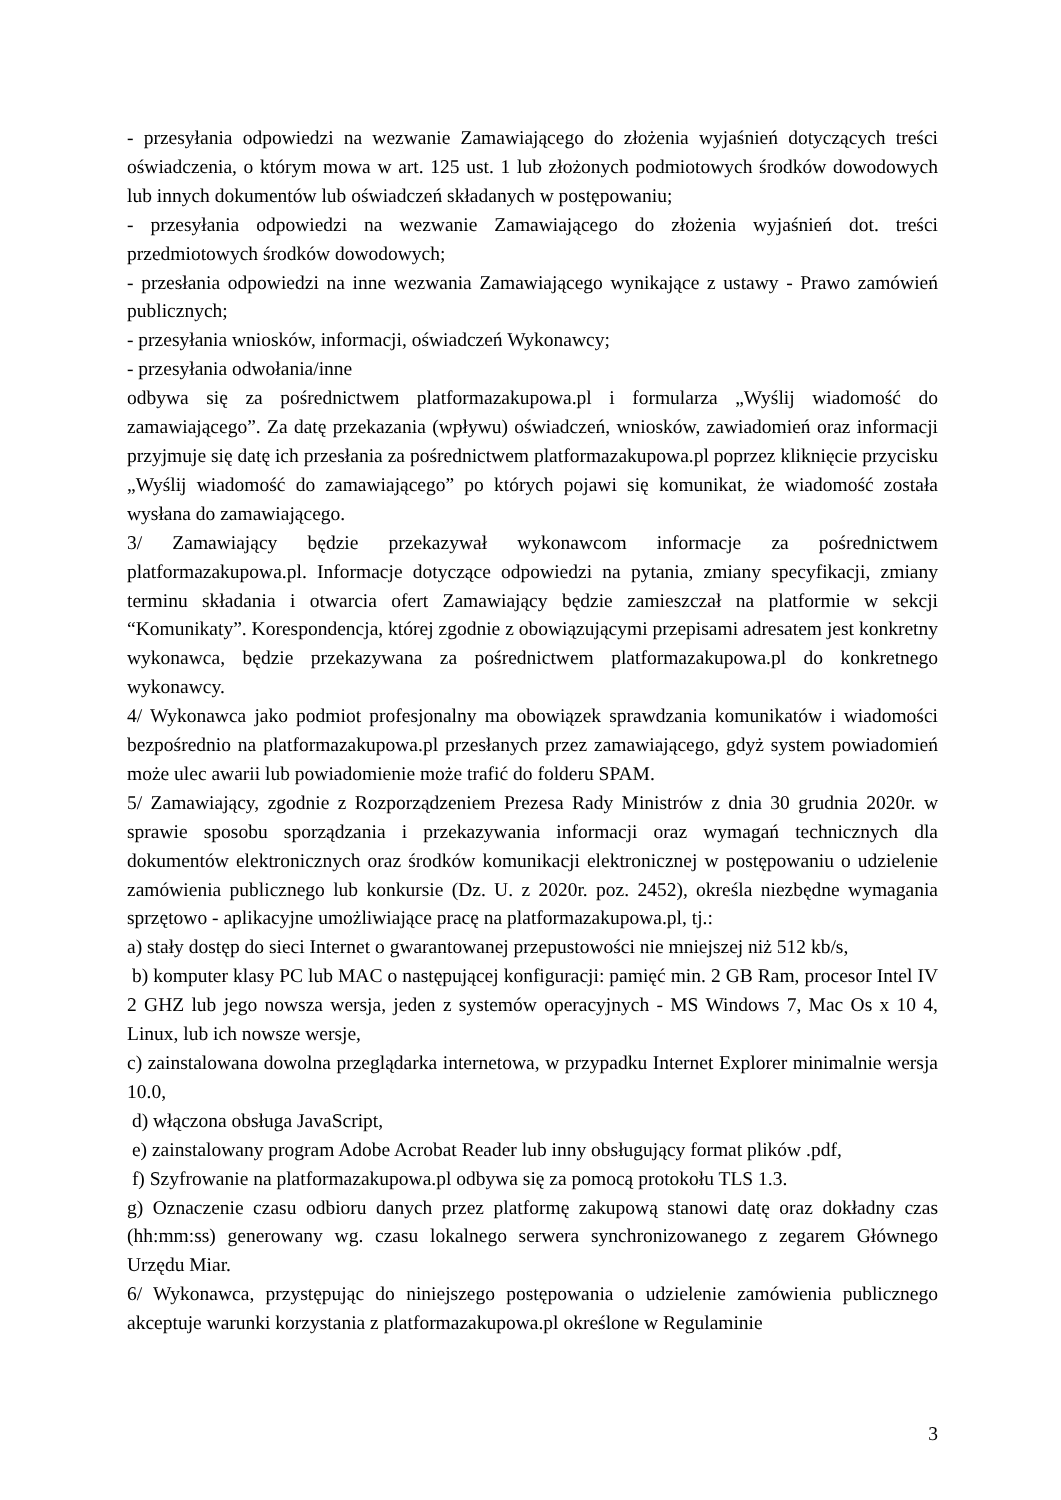- przesyłania odpowiedzi na wezwanie Zamawiającego do złożenia wyjaśnień dotyczących treści oświadczenia, o którym mowa w art. 125 ust. 1 lub złożonych podmiotowych środków dowodowych lub innych dokumentów lub oświadczeń składanych w postępowaniu;
- przesyłania odpowiedzi na wezwanie Zamawiającego do złożenia wyjaśnień dot. treści przedmiotowych środków dowodowych;
- przesłania odpowiedzi na inne wezwania Zamawiającego wynikające z ustawy - Prawo zamówień publicznych;
- przesyłania wniosków, informacji, oświadczeń Wykonawcy;
- przesyłania odwołania/inne
odbywa się za pośrednictwem platformazakupowa.pl i formularza „Wyślij wiadomość do zamawiającego”. Za datę przekazania (wpływu) oświadczeń, wniosków, zawiadomień oraz informacji przyjmuje się datę ich przesłania za pośrednictwem platformazakupowa.pl poprzez kliknięcie przycisku „Wyślij wiadomość do zamawiającego” po których pojawi się komunikat, że wiadomość została wysłana do zamawiającego.
3/ Zamawiający będzie przekazywał wykonawcom informacje za pośrednictwem platformazakupowa.pl. Informacje dotyczące odpowiedzi na pytania, zmiany specyfikacji, zmiany terminu składania i otwarcia ofert Zamawiający będzie zamieszczał na platformie w sekcji “Komunikaty”. Korespondencja, której zgodnie z obowiązującymi przepisami adresatem jest konkretny wykonawca, będzie przekazywana za pośrednictwem platformazakupowa.pl do konkretnego wykonawcy.
4/ Wykonawca jako podmiot profesjonalny ma obowiązek sprawdzania komunikatów i wiadomości bezpośrednio na platformazakupowa.pl przesłanych przez zamawiającego, gdyż system powiadomień może ulec awarii lub powiadomienie może trafić do folderu SPAM.
5/ Zamawiający, zgodnie z Rozporządzeniem Prezesa Rady Ministrów z dnia 30 grudnia 2020r. w sprawie sposobu sporządzania i przekazywania informacji oraz wymagań technicznych dla dokumentów elektronicznych oraz środków komunikacji elektronicznej w postępowaniu o udzielenie zamówienia publicznego lub konkursie (Dz. U. z 2020r. poz. 2452), określa niezbędne wymagania sprzętowo - aplikacyjne umożliwiające pracę na platformazakupowa.pl, tj.:
a) stały dostęp do sieci Internet o gwarantowanej przepustowości nie mniejszej niż 512 kb/s,
b) komputer klasy PC lub MAC o następującej konfiguracji: pamięć min. 2 GB Ram, procesor Intel IV 2 GHZ lub jego nowsza wersja, jeden z systemów operacyjnych - MS Windows 7, Mac Os x 10 4, Linux, lub ich nowsze wersje,
c) zainstalowana dowolna przeglądarka internetowa, w przypadku Internet Explorer minimalnie wersja 10.0,
d) włączona obsługa JavaScript,
e) zainstalowany program Adobe Acrobat Reader lub inny obsługujący format plików .pdf,
f) Szyfrowanie na platformazakupowa.pl odbywa się za pomocą protokołu TLS 1.3.
g) Oznaczenie czasu odbioru danych przez platformę zakupową stanowi datę oraz dokładny czas (hh:mm:ss) generowany wg. czasu lokalnego serwera synchronizowanego z zegarem Głównego Urzędu Miar.
6/ Wykonawca, przystępując do niniejszego postępowania o udzielenie zamówienia publicznego akceptuje warunki korzystania z platformazakupowa.pl określone w Regulaminie
3